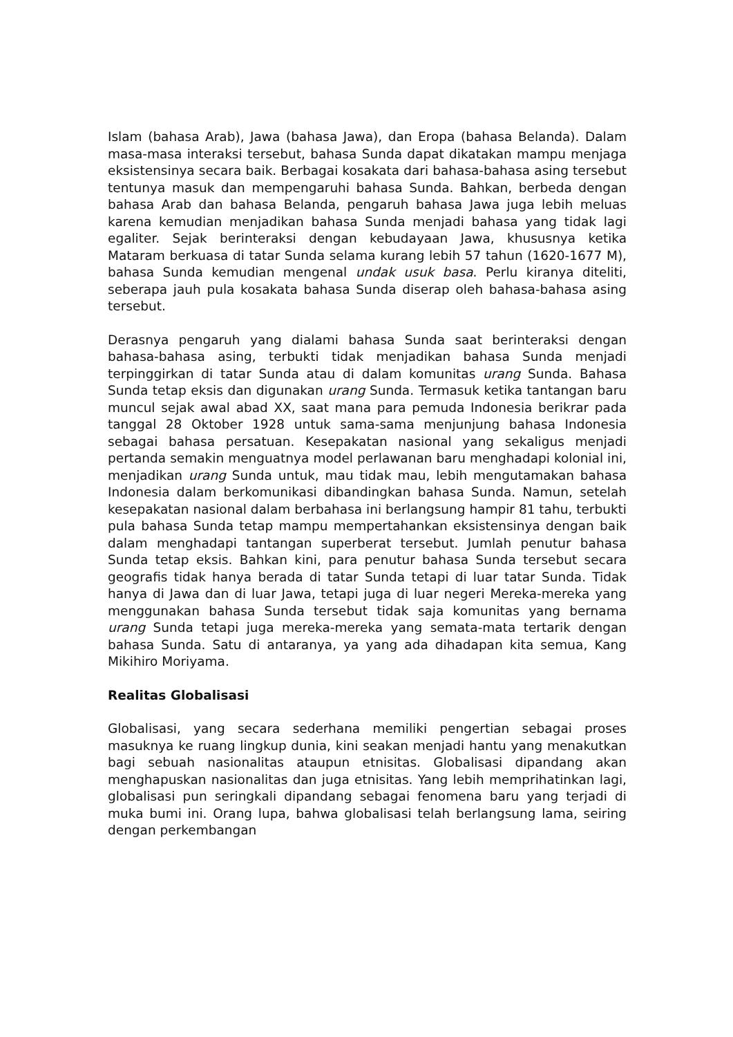Islam (bahasa Arab), Jawa (bahasa Jawa), dan Eropa (bahasa Belanda). Dalam masa-masa interaksi tersebut, bahasa Sunda dapat dikatakan mampu menjaga eksistensinya secara baik. Berbagai kosakata dari bahasa-bahasa asing tersebut tentunya masuk dan mempengaruhi bahasa Sunda. Bahkan, berbeda dengan bahasa Arab dan bahasa Belanda, pengaruh bahasa Jawa juga lebih meluas karena kemudian menjadikan bahasa Sunda menjadi bahasa yang tidak lagi egaliter. Sejak berinteraksi dengan kebudayaan Jawa, khususnya ketika Mataram berkuasa di tatar Sunda selama kurang lebih 57 tahun (1620-1677 M), bahasa Sunda kemudian mengenal undak usuk basa. Perlu kiranya diteliti, seberapa jauh pula kosakata bahasa Sunda diserap oleh bahasa-bahasa asing tersebut.
Derasnya pengaruh yang dialami bahasa Sunda saat berinteraksi dengan bahasa-bahasa asing, terbukti tidak menjadikan bahasa Sunda menjadi terpinggirkan di tatar Sunda atau di dalam komunitas urang Sunda. Bahasa Sunda tetap eksis dan digunakan urang Sunda. Termasuk ketika tantangan baru muncul sejak awal abad XX, saat mana para pemuda Indonesia berikrar pada tanggal 28 Oktober 1928 untuk sama-sama menjunjung bahasa Indonesia sebagai bahasa persatuan. Kesepakatan nasional yang sekaligus menjadi pertanda semakin menguatnya model perlawanan baru menghadapi kolonial ini, menjadikan urang Sunda untuk, mau tidak mau, lebih mengutamakan bahasa Indonesia dalam berkomunikasi dibandingkan bahasa Sunda. Namun, setelah kesepakatan nasional dalam berbahasa ini berlangsung hampir 81 tahu, terbukti pula bahasa Sunda tetap mampu mempertahankan eksistensinya dengan baik dalam menghadapi tantangan superberat tersebut. Jumlah penutur bahasa Sunda tetap eksis. Bahkan kini, para penutur bahasa Sunda tersebut secara geografis tidak hanya berada di tatar Sunda tetapi di luar tatar Sunda. Tidak hanya di Jawa dan di luar Jawa, tetapi juga di luar negeri Mereka-mereka yang menggunakan bahasa Sunda tersebut tidak saja komunitas yang bernama urang Sunda tetapi juga mereka-mereka yang semata-mata tertarik dengan bahasa Sunda. Satu di antaranya, ya yang ada dihadapan kita semua, Kang Mikihiro Moriyama.
Realitas Globalisasi
Globalisasi, yang secara sederhana memiliki pengertian sebagai proses masuknya ke ruang lingkup dunia, kini seakan menjadi hantu yang menakutkan bagi sebuah nasionalitas ataupun etnisitas. Globalisasi dipandang akan menghapuskan nasionalitas dan juga etnisitas. Yang lebih memprihatinkan lagi, globalisasi pun seringkali dipandang sebagai fenomena baru yang terjadi di muka bumi ini. Orang lupa, bahwa globalisasi telah berlangsung lama, seiring dengan perkembangan